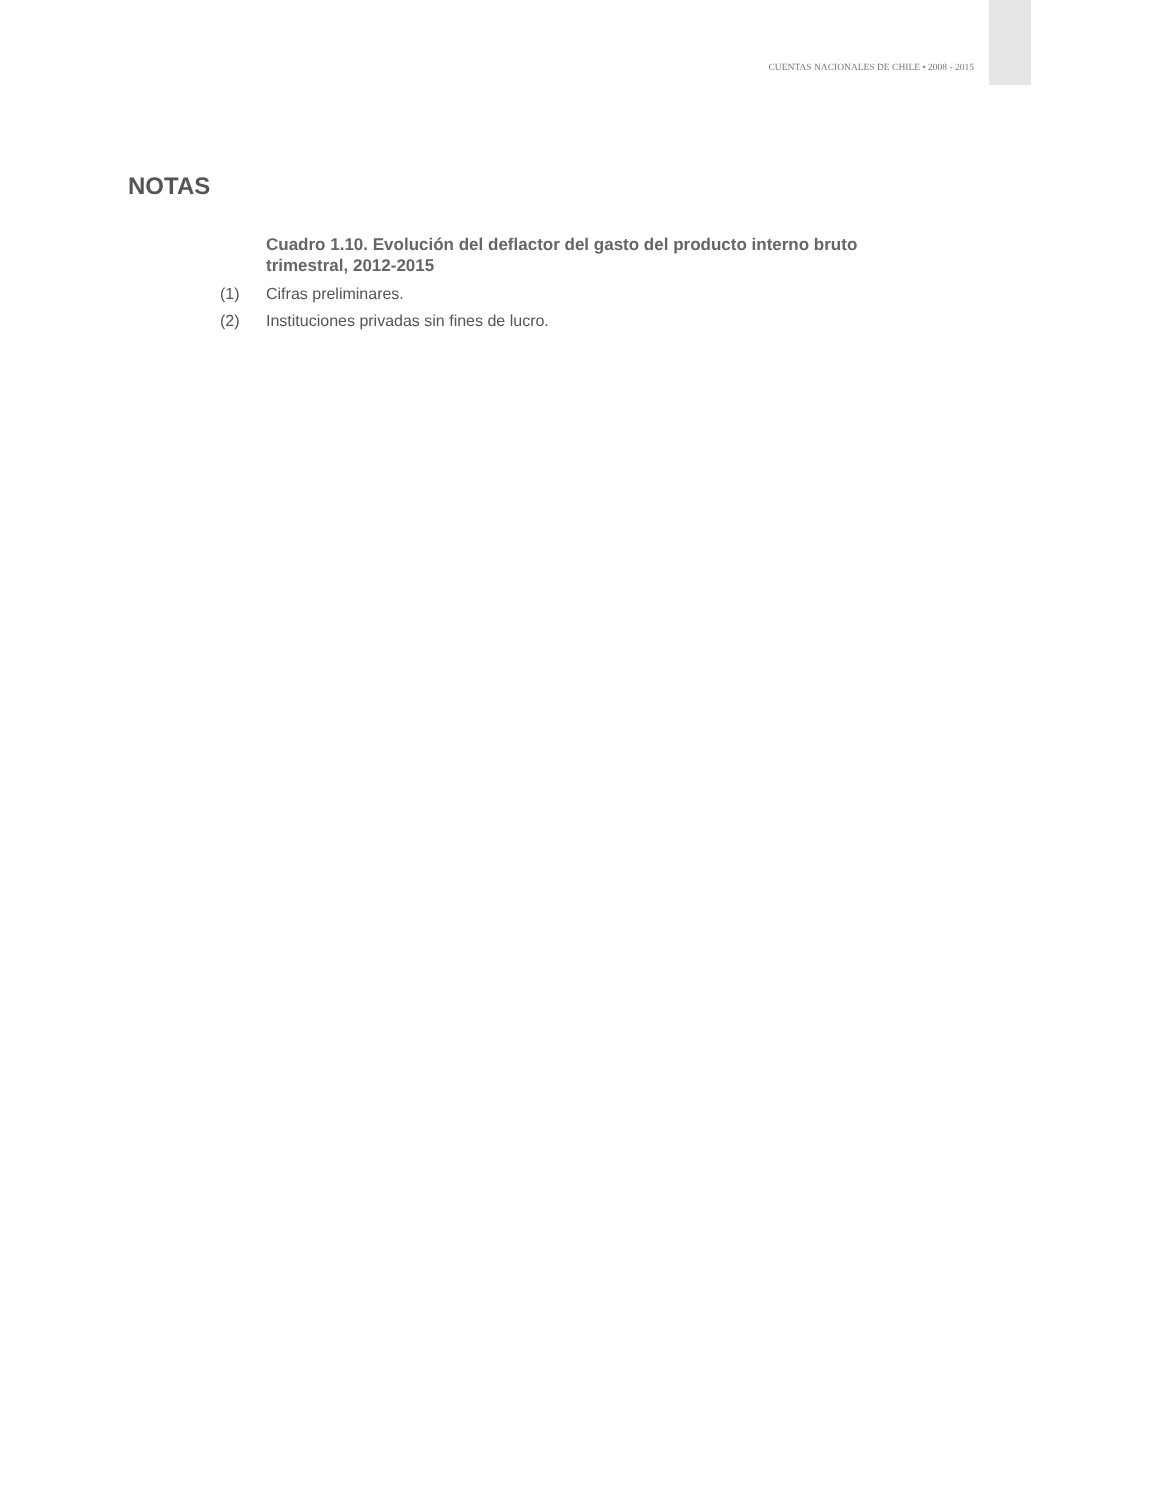CUENTAS NACIONALES DE CHILE • 2008 - 2015
NOTAS
Cuadro 1.10. Evolución del deflactor del gasto del producto interno bruto trimestral, 2012-2015
(1) Cifras preliminares.
(2) Instituciones privadas sin fines de lucro.